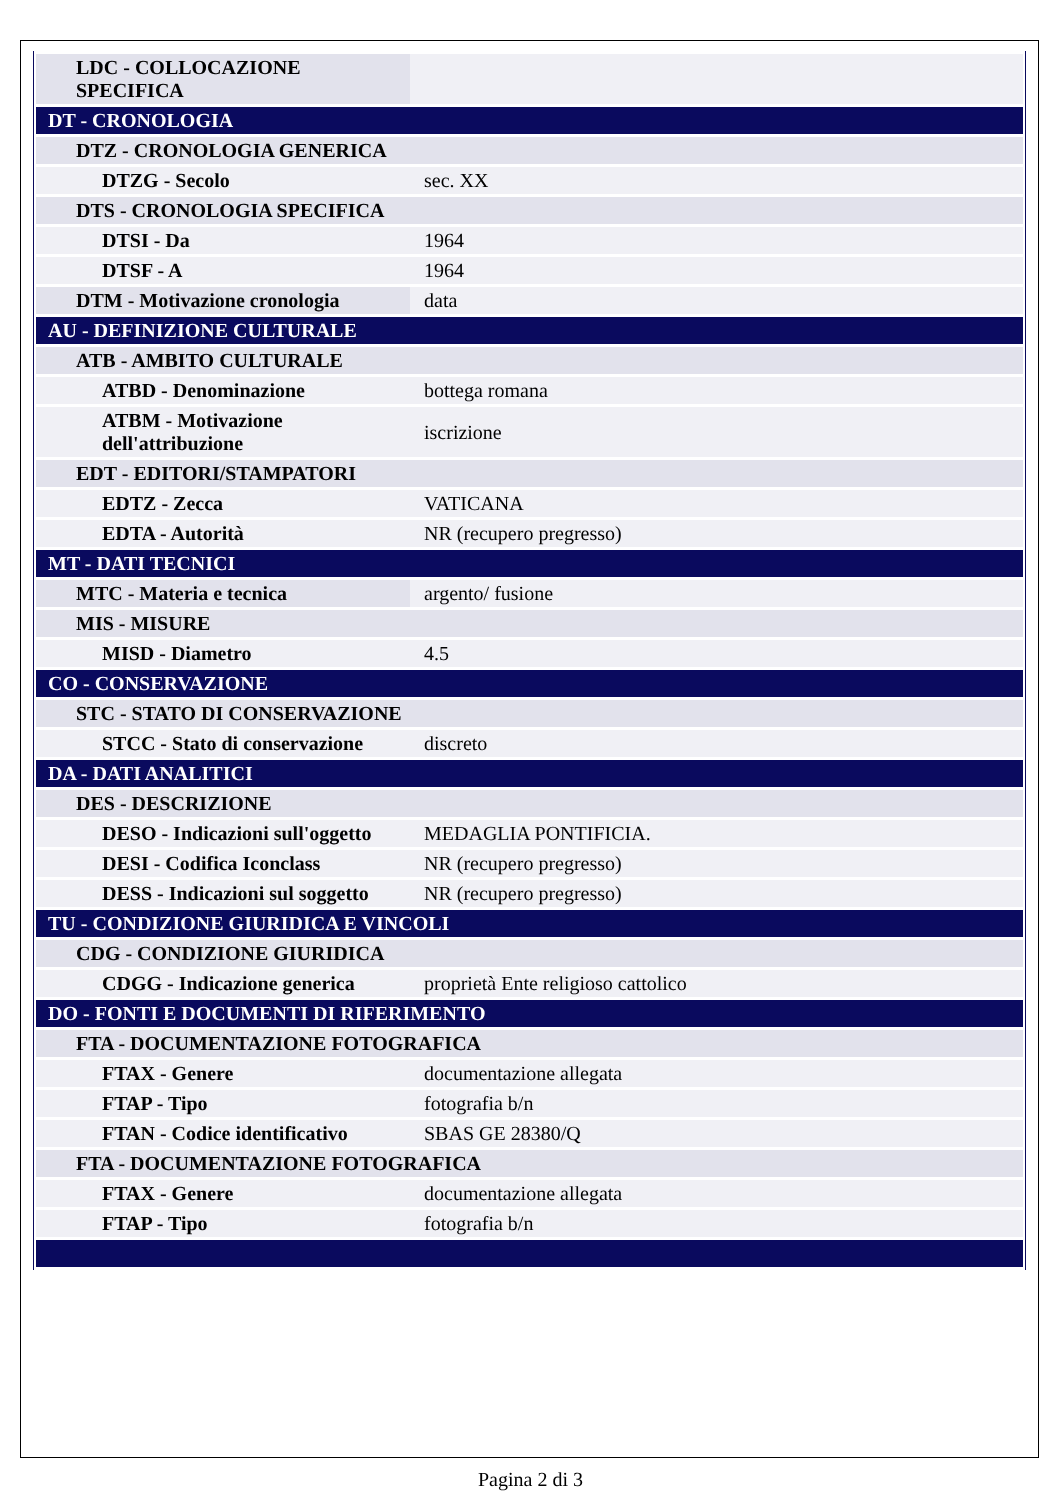| LDC - COLLOCAZIONE SPECIFICA | |
| DT - CRONOLOGIA | |
| DTZ - CRONOLOGIA GENERICA | |
| DTZG - Secolo | sec. XX |
| DTS - CRONOLOGIA SPECIFICA | |
| DTSI - Da | 1964 |
| DTSF - A | 1964 |
| DTM - Motivazione cronologia | data |
| AU - DEFINIZIONE CULTURALE | |
| ATB - AMBITO CULTURALE | |
| ATBD - Denominazione | bottega romana |
| ATBM - Motivazione dell'attribuzione | iscrizione |
| EDT - EDITORI/STAMPATORI | |
| EDTZ - Zecca | VATICANA |
| EDTA - Autorità | NR (recupero pregresso) |
| MT - DATI TECNICI | |
| MTC - Materia e tecnica | argento/ fusione |
| MIS - MISURE | |
| MISD - Diametro | 4.5 |
| CO - CONSERVAZIONE | |
| STC - STATO DI CONSERVAZIONE | |
| STCC - Stato di conservazione | discreto |
| DA - DATI ANALITICI | |
| DES - DESCRIZIONE | |
| DESO - Indicazioni sull'oggetto | MEDAGLIA PONTIFICIA. |
| DESI - Codifica Iconclass | NR (recupero pregresso) |
| DESS - Indicazioni sul soggetto | NR (recupero pregresso) |
| TU - CONDIZIONE GIURIDICA E VINCOLI | |
| CDG - CONDIZIONE GIURIDICA | |
| CDGG - Indicazione generica | proprietà Ente religioso cattolico |
| DO - FONTI E DOCUMENTI DI RIFERIMENTO | |
| FTA - DOCUMENTAZIONE FOTOGRAFICA | |
| FTAX - Genere | documentazione allegata |
| FTAP - Tipo | fotografia b/n |
| FTAN - Codice identificativo | SBAS GE 28380/Q |
| FTA - DOCUMENTAZIONE FOTOGRAFICA | |
| FTAX - Genere | documentazione allegata |
| FTAP - Tipo | fotografia b/n |
Pagina 2 di 3